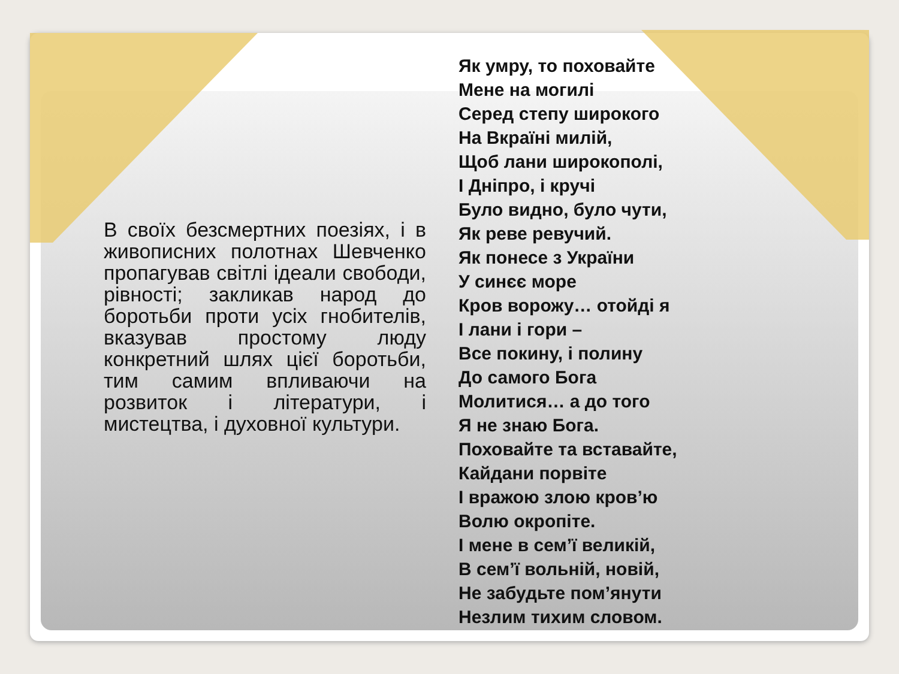В своїх безсмертних поезіях, і в живописних полотнах Шевченко пропагував світлі ідеали свободи, рівності; закликав народ до боротьби проти усіх гнобителів, вказував простому люду конкретний шлях цієї боротьби, тим самим впливаючи на розвиток і літератури, і мистецтва, і духовної культури.
Як умру, то поховайте
Мене на могилі
Серед степу широкого
На Вкраїні милій,
Щоб лани широкополі,
І Дніпро, і кручі
Було видно, було чути,
Як реве ревучий.
Як понесе з України
У синєє море
Кров ворожу… отойді я
І лани і гори –
Все покину, і полину
До самого Бога
Молитися… а до того
Я не знаю Бога.
Поховайте та вставайте,
Кайдани порвіте
І вражою злою кров’ю
Волю окропіте.
І мене в сем’ї великій,
В сем’ї вольній, новій,
Не забудьте пом’янути
Незлим тихим словом.